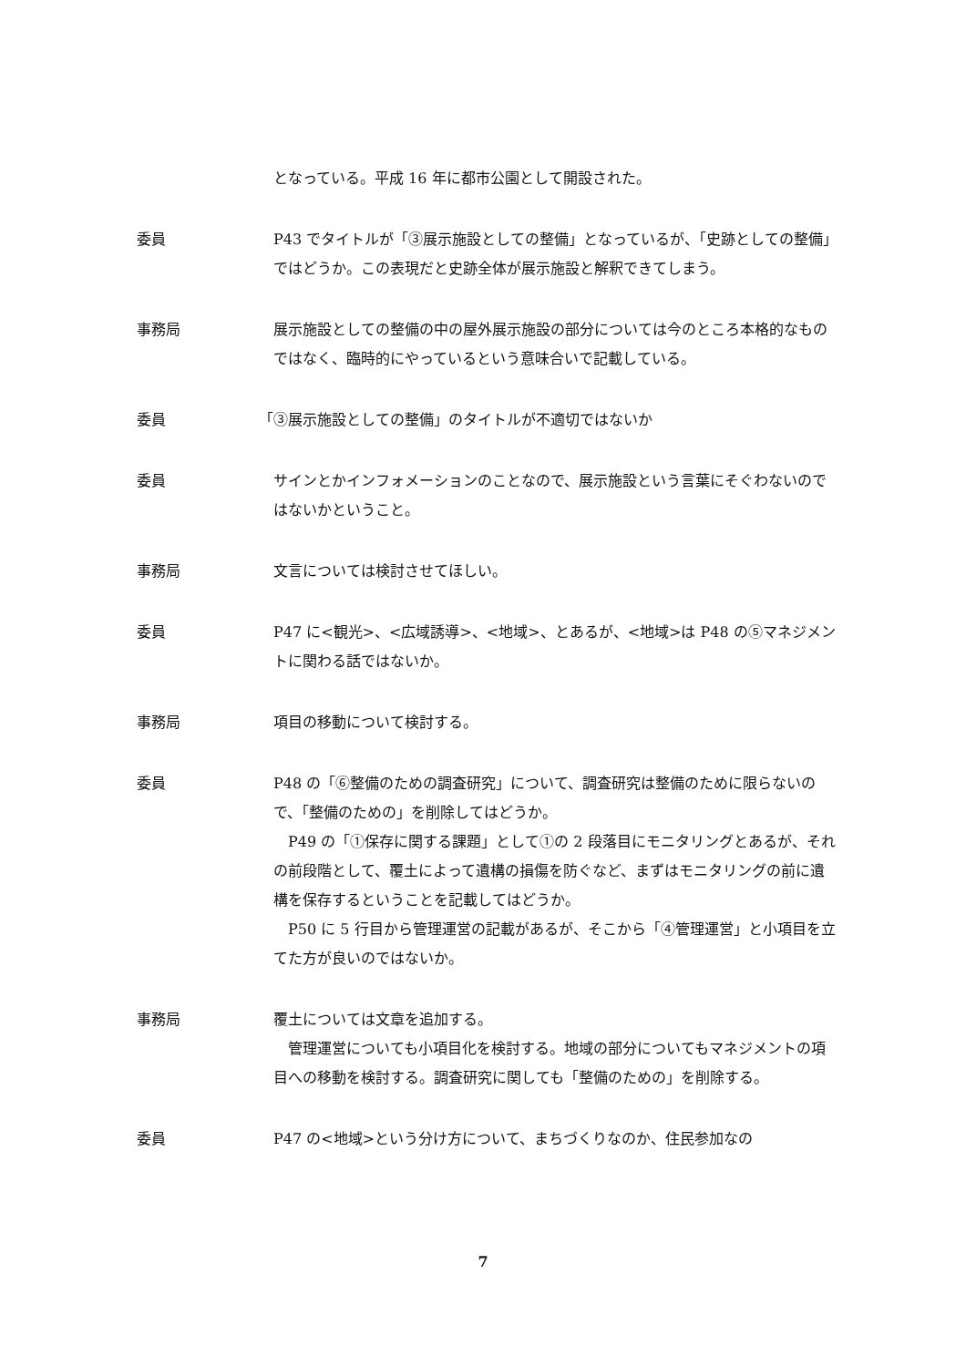となっている。平成 16 年に都市公園として開設された。
委員 P43 でタイトルが「③展示施設としての整備」となっているが、「史跡としての整備」ではどうか。この表現だと史跡全体が展示施設と解釈できてしまう。
事務局 展示施設としての整備の中の屋外展示施設の部分については今のところ本格的なものではなく、臨時的にやっているという意味合いで記載している。
委員 「③展示施設としての整備」のタイトルが不適切ではないか
委員 サインとかインフォメーションのことなので、展示施設という言葉にそぐわないのではないかということ。
事務局 文言については検討させてほしい。
委員 P47 に<観光>、<広域誘導>、<地域>、とあるが、<地域>は P48 の⑤マネジメントに関わる話ではないか。
事務局 項目の移動について検討する。
委員 P48 の「⑥整備のための調査研究」について、調査研究は整備のために限らないので、「整備のための」を削除してはどうか。
　P49 の「①保存に関する課題」として①の 2 段落目にモニタリングとあるが、それの前段階として、覆土によって遺構の損傷を防ぐなど、まずはモニタリングの前に遺構を保存するということを記載してはどうか。
　P50 に 5 行目から管理運営の記載があるが、そこから「④管理運営」と小項目を立てた方が良いのではないか。
事務局 覆土については文章を追加する。
　管理運営についても小項目化を検討する。地域の部分についてもマネジメントの項目への移動を検討する。調査研究に関しても「整備のための」を削除する。
委員 P47 の<地域>という分け方について、まちづくりなのか、住民参加なの
7